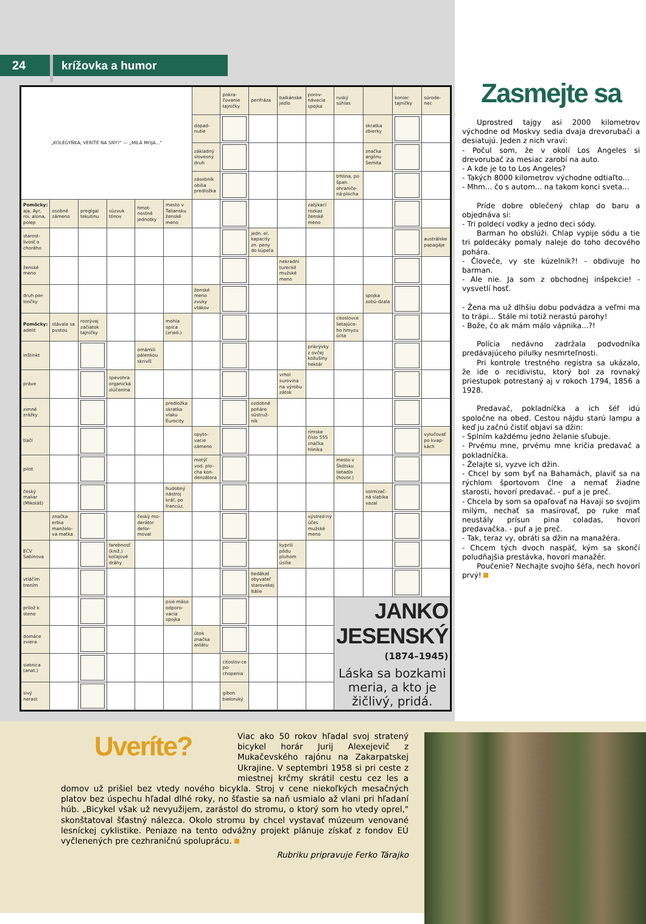24 krížovka a humor
| „KOLEGYŇKA, VERÍTE NA SNY?" — „MILÁ MOJA..." | | | | | | | pokra-čovanie tajničky | perifráza | balkánske jedlo | porov-návacia spojka | ruský súhlas | | koniec tajničky | súrode-nec |
| | | | | | | dopad-nutie | | | | | | skratka zbierky | | |
| | | | | | | základný slovesný druh | | | | | | značka argónu Semita | | |
| | | | | | | zásobník obilia predložka | | | | | trhlina, po špan. ohraniče-ná plocha | | | |
| Pomôcky: aja, Ayr, roi, alona, polep | osobné zámeno | pregĺgal tekutinu | súzvuk tónov | hmot-nostné jednotky | mesto v Taliansku ženské meno | | | | | zatýkací rozkaz ženské meno | | | | |
| starost-livosť o chorého | | | | | | | | jedn. el. kapacity zn. peny do kúpeľa | | | | | | austrálske papagáje |
| ženské meno | | | | | | | | | nekradni turecké mužské meno | | | | | |
| druh per-loočky | | | | | | ženské meno zvuky vtákov | | | | | | spojka zobú-dzala | | |
| Pomôcky: adelit | stávala sa pustou | rozrývaj začiatok tajničky | | | mohla opica (zried.) | | | | | | citoslovce lietajúce-ho hmyzu úcta | | | |
| inštinkt | | | | omámili pálenkou skrivíš | | | | | | prikrývky z ovčej kožušiny hektár | | | | |
| práve | | | spevohra organická zlúčenina | | | | | | vrhol surovina na výrobu zátok | | | | | |
| zimné zrážky | | | | | predložka skratka vlaku Eurocity | | | ozdobné poháre sústruž-ník | | | | | | |
| tlačí | | | | | | opyto-vacie zámeno | | | | rímske číslo 555 značka hliníka | | | | vylučovať po kvap-kách |
| pilot | | | | | | motýľ vod. plo-cha kon-denzátora | | | | | mesto v Škótsku lietadlo (hovor.) | | | |
| český maliar (Mikoláš) | | | | | hudobný nástroj kráľ, po francúz. | | | | | | | solmizač-ná slabika vazal | | |
| | značka erbia manželo-va matka | | | český mo-derátor defor-moval | | | | | | výstred-ný účes mužské meno | | | | |
| EČV Sabinova | | | farebnosť (kniž.) koľajové dráhy | | | | | | kyprili pôdu pluhom úsilie | | | | | |
| vtláčím trením | | | | | | | | bedákať obyvateľ starovekej Itálie | | | | | | |
| prilož k stene | | | | | psie mäso odporo-vacia spojka | | | | | | JANKO JESENSKÝ (1874–1945) Láska sa bozkami meria, a kto je žičlivý, pridá. | | | |
| domáce zviera | | | | | | útok značka astátu | | | | | | | | |
| sietnica (anat.) | | | | | | | citoslov-ce po-chopenia | | | | | | | |
| sivý nerast | | | | | | | gibon bieloruký | | | | | | | |
Zasmejte sa
Uprostred tajgy asi 2000 kilometrov východne od Moskvy sedia dvaja drevorubači a desiatujú. Jeden z nich vraví:
- Počul som, že v okolí Los Angeles si drevorubač za mesiac zarobí na auto.
- A kde je to to Los Angeles?
- Takých 8000 kilometrov východne odtiaľto...
- Mhm... čo s autom... na takom konci sveta...
Príde dobre oblečený chlap do baru a objednáva si:
- Tri poldeci vodky a jedno deci sódy.
Barman ho obslúži. Chlap vypije sódu a tie tri poldecáky pomaly naleje do toho decového pohára.
- Človeče, vy ste kúzelník?! - obdivuje ho barman.
- Ale nie. Ja som z obchodnej inšpekcie! - vysvetlí hosť.
- Žena ma už dlhšiu dobu podvádza a veľmi ma to trápi... Stále mi totiž nerastú parohy!
- Bože, čo ak mám málo vápnika...?!
Polícia nedávno zadržala podvodníka predávajúceho pilulky nesmrteľnosti.
Pri kontrole trestného registra sa ukázalo, že ide o recidivistu, ktorý bol za rovnaký priestupok potrestaný aj v rokoch 1794, 1856 a 1928.
Predavač, pokladníčka a ich šéf idú spoločne na obed. Cestou nájdu starú lampu a keď ju začnú čistiť objaví sa džin:
- Splním každému jedno želanie sľubuje.
- Prvému mne, prvému mne kričia predavač a pokladníčka.
- Želajte si, vyzve ich džin.
- Chcel by som byť na Bahamách, plaviť sa na rýchlom športovom člne a nemať žiadne starosti, hovorí predavač. - puf a je preč.
- Chcela by som sa opaľovať na Havaji so svojim milým, nechať sa masírovať, po ruke mať neustály prísun pina coladas, hovorí predavačka. - puf a je preč.
- Tak, teraz vy, obráti sa džin na manažéra.
- Chcem tých dvoch naspäť, kým sa skončí poludňajšia prestávka, hovorí manažér.
Poučenie? Nechajte svojho šéfa, nech hovorí prvý!
Uveríte?
Viac ako 50 rokov hľadal svoj stratený bicykel horár Jurij Alexejevič z Mukačevského rajónu na Zakarpatskej Ukrajine. V septembri 1958 si pri ceste z miestnej krčmy skrátil cestu cez les a domov už prišiel bez vtedy nového bicykla. Stroj v cene niekoľkých mesačných platov bez úspechu hľadal dlhé roky, no šťastie sa naň usmialo až vlani pri hľadaní húb. „Bicykel však už nevyužijem, zarástol do stromu, o ktorý som ho vtedy oprel," skonštatoval šťastný nálezca. Okolo stromu by chcel vystavať múzeum venované lesníckej cyklistike. Peniaze na tento odvážny projekt plánuje získať z fondov EÚ vyčlenených pre cezhraničnú spoluprácu.
Rubriku pripravuje Ferko Tárajko